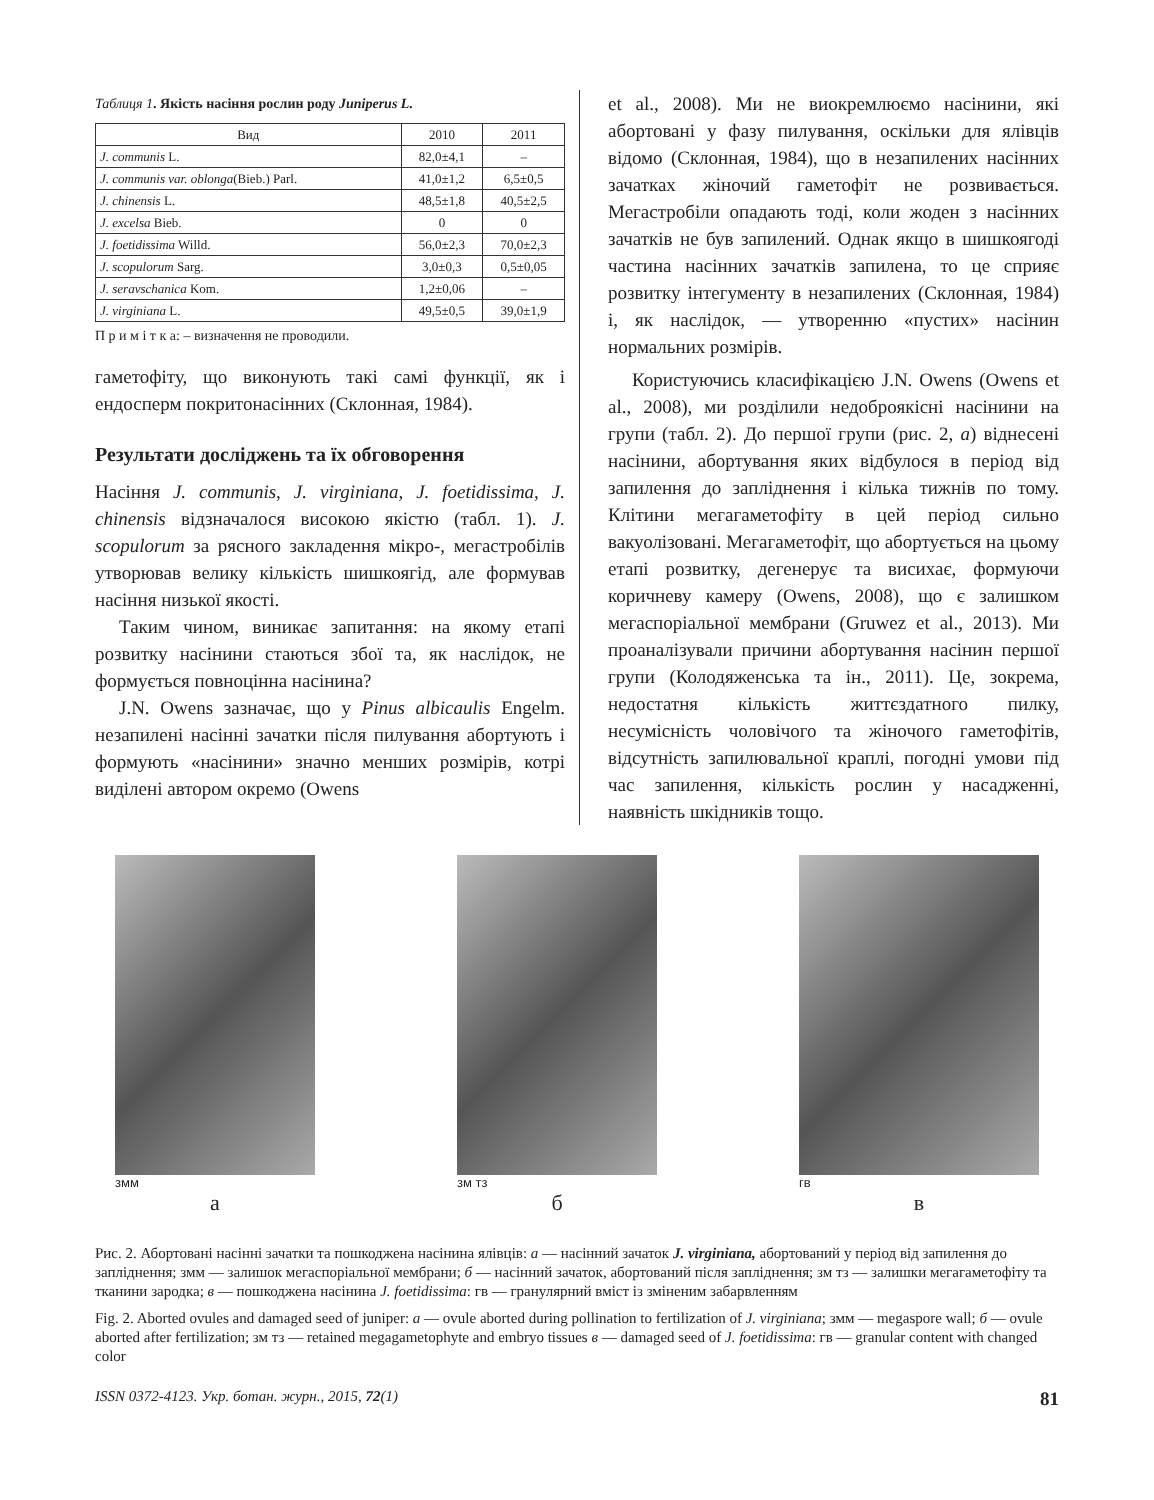Таблиця 1. Якість насіння рослин роду Juniperus L.
| Вид | 2010 | 2011 |
| --- | --- | --- |
| J. communis L. | 82,0±4,1 | – |
| J. communis var. oblonga (Bieb.) Parl. | 41,0±1,2 | 6,5±0,5 |
| J. chinensis L. | 48,5±1,8 | 40,5±2,5 |
| J. excelsa Bieb. | 0 | 0 |
| J. foetidissima Willd. | 56,0±2,3 | 70,0±2,3 |
| J. scopulorum Sarg. | 3,0±0,3 | 0,5±0,05 |
| J. seravschanica Kom. | 1,2±0,06 | – |
| J. virginiana L. | 49,5±0,5 | 39,0±1,9 |
П р и м і т к а: – визначення не проводили.
гаметофіту, що виконують такі самі функції, як і ендосперм покритонасінних (Склонная, 1984).
Результати досліджень та їх обговорення
Насіння J. communis, J. virginiana, J. foetidissima, J. chinensis відзначалося високою якістю (табл. 1). J. scopulorum за рясного закладення мікро-, мегастробілів утворював велику кількість шишкоягід, але формував насіння низької якості.
Таким чином, виникає запитання: на якому етапі розвитку насінини стаються збої та, як наслідок, не формується повноцінна насінина?
J.N. Owens зазначає, що у Pinus albicaulis Engelm. незапилені насінні зачатки після пилування абортують і формують «насінини» значно менших розмірів, котрі виділені автором окремо (Owens
et al., 2008). Ми не виокремлюємо насінини, які абортовані у фазу пилування, оскільки для ялівців відомо (Склонная, 1984), що в незапилених насінних зачатках жіночий гаметофіт не розвивається. Мегастробіли опадають тоді, коли жоден з насінних зачатків не був запилений. Однак якщо в шишкоягоді частина насінних зачатків запилена, то це сприяє розвитку інтегументу в незапилених (Склонная, 1984) і, як наслідок, — утворенню «пустих» насінин нормальних розмірів.
Користуючись класифікацією J.N. Owens (Owens et al., 2008), ми розділили недоброякісні насінини на групи (табл. 2). До першої групи (рис. 2, а) віднесені насінини, абортування яких відбулося в період від запилення до запліднення і кілька тижнів по тому. Клітини мегагаметофіту в цей період сильно вакуолізовані. Мегагаметофіт, що абортується на цьому етапі розвитку, дегенерує та висихає, формуючи коричневу камеру (Owens, 2008), що є залишком мегаспоріальної мембрани (Gruwez et al., 2013). Ми проаналізували причини абортування насінин першої групи (Колодяженська та ін., 2011). Це, зокрема, недостатня кількість життєздатного пилку, несумісність чоловічого та жіночого гаметофітів, відсутність запилювальної краплі, погодні умови під час запилення, кількість рослин у насадженні, наявність шкідників тощо.
змм
а
зм тз
б
гв
в
Рис. 2. Абортовані насінні зачатки та пошкоджена насінина ялівців: а — насінний зачаток J. virginiana, абортований у період від запилення до запліднення; змм — залишок мегаспоріальної мембрани; б — насінний зачаток, абортований після запліднення; зм тз — залишки мегагаметофіту та тканини зародка; в — пошкоджена насінина J. foetidissima: гв — гранулярний вміст із зміненим забарвленням
Fig. 2. Aborted ovules and damaged seed of juniper: а — ovule aborted during pollination to fertilization of J. virginiana; змм — megaspore wall; б — ovule aborted after fertilization; зм тз — retained megagametophyte and embryo tissues в — damaged seed of J. foetidissima: гв — granular content with changed color
ISSN 0372-4123. Укр. ботан. журн., 2015, 72(1) 81